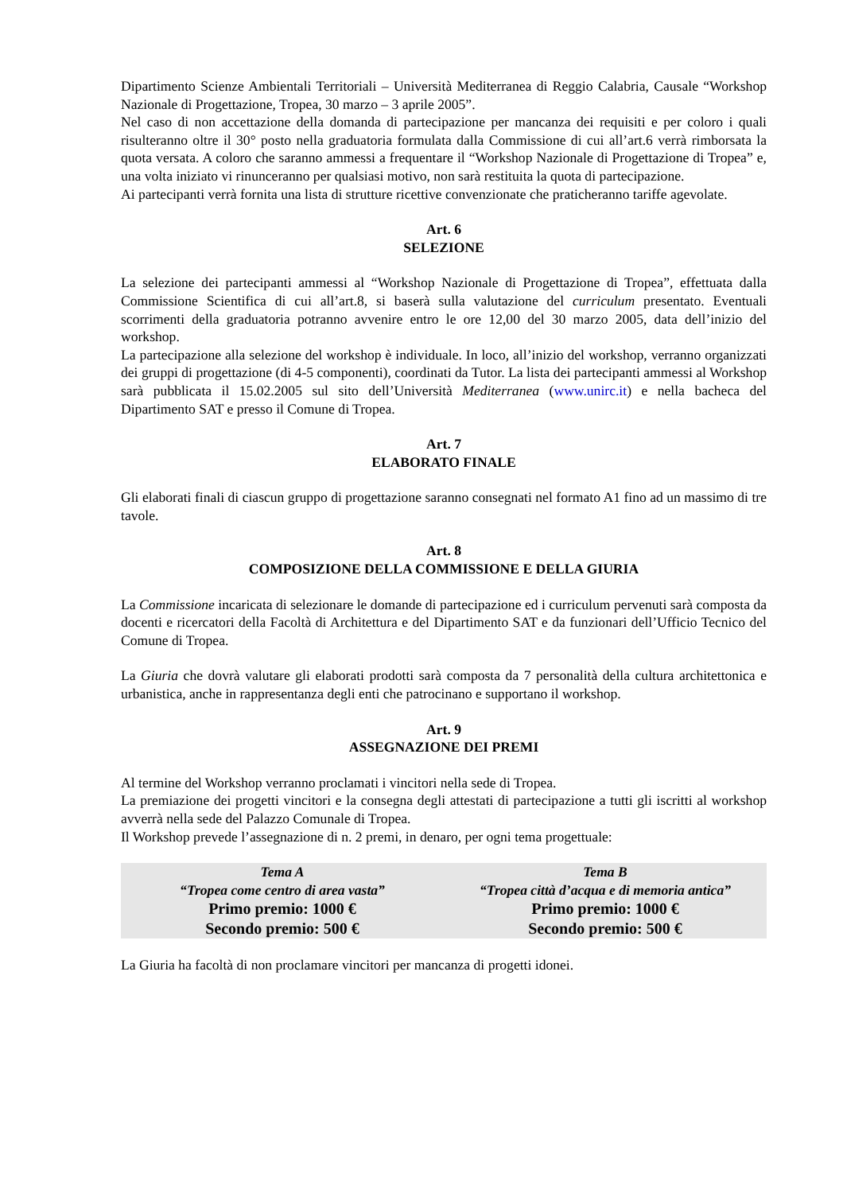Dipartimento Scienze Ambientali Territoriali – Università Mediterranea di Reggio Calabria, Causale “Workshop Nazionale di Progettazione, Tropea, 30 marzo – 3 aprile 2005”.
Nel caso di non accettazione della domanda di partecipazione per mancanza dei requisiti e per coloro i quali risulteranno oltre il 30° posto nella graduatoria formulata dalla Commissione di cui all’art.6 verrà rimborsata la quota versata. A coloro che saranno ammessi a frequentare il “Workshop Nazionale di Progettazione di Tropea” e, una volta iniziato vi rinunceranno per qualsiasi motivo, non sarà restituita la quota di partecipazione.
Ai partecipanti verrà fornita una lista di strutture ricettive convenzionate che praticheranno tariffe agevolate.
Art. 6
SELEZIONE
La selezione dei partecipanti ammessi al “Workshop Nazionale di Progettazione di Tropea”, effettuata dalla Commissione Scientifica di cui all’art.8, si baserà sulla valutazione del curriculum presentato. Eventuali scorrimenti della graduatoria potranno avvenire entro le ore 12,00 del 30 marzo 2005, data dell’inizio del workshop.
La partecipazione alla selezione del workshop è individuale. In loco, all’inizio del workshop, verranno organizzati dei gruppi di progettazione (di 4-5 componenti), coordinati da Tutor. La lista dei partecipanti ammessi al Workshop sarà pubblicata il 15.02.2005 sul sito dell’Università Mediterranea (www.unirc.it) e nella bacheca del Dipartimento SAT e presso il Comune di Tropea.
Art. 7
ELABORATO FINALE
Gli elaborati finali di ciascun gruppo di progettazione saranno consegnati nel formato A1 fino ad un massimo di tre tavole.
Art. 8
COMPOSIZIONE DELLA COMMISSIONE E DELLA GIURIA
La Commissione incaricata di selezionare le domande di partecipazione ed i curriculum pervenuti sarà composta da docenti e ricercatori della Facoltà di Architettura e del Dipartimento SAT e da funzionari dell’Ufficio Tecnico del Comune di Tropea.
La Giuria che dovrà valutare gli elaborati prodotti sarà composta da 7 personalità della cultura architettonica e urbanistica, anche in rappresentanza degli enti che patrocinano e supportano il workshop.
Art. 9
ASSEGNAZIONE DEI PREMI
Al termine del Workshop verranno proclamati i vincitori nella sede di Tropea.
La premiazione dei progetti vincitori e la consegna degli attestati di partecipazione a tutti gli iscritti al workshop avverrà nella sede del Palazzo Comunale di Tropea.
Il Workshop prevede l’assegnazione di n. 2 premi, in denaro, per ogni tema progettuale:
| Tema A “Tropea come centro di area vasta” Primo premio: 1000 € Secondo premio: 500 € | Tema B “Tropea città d’acqua e di memoria antica” Primo premio: 1000 € Secondo premio: 500 € |
La Giuria ha facoltà di non proclamare vincitori per mancanza di progetti idonei.